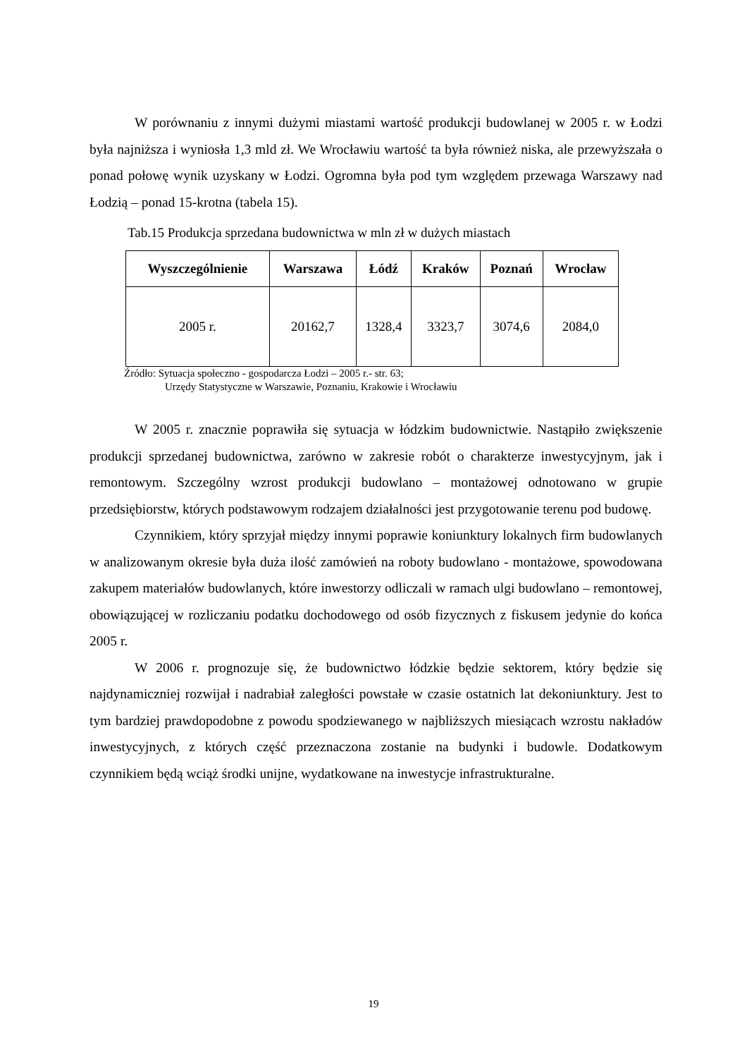W porównaniu z innymi dużymi miastami wartość produkcji budowlanej w 2005 r. w Łodzi była najniższa i wyniosła 1,3 mld zł. We Wrocławiu wartość ta była również niska, ale przewyższała o ponad połowę wynik uzyskany w Łodzi. Ogromna była pod tym względem przewaga Warszawy nad Łodzią – ponad 15-krotna (tabela 15).
Tab.15 Produkcja sprzedana budownictwa w mln zł w dużych miastach
| Wyszczególnienie | Warszawa | Łódź | Kraków | Poznań | Wrocław |
| --- | --- | --- | --- | --- | --- |
| 2005 r. | 20162,7 | 1328,4 | 3323,7 | 3074,6 | 2084,0 |
Źródło: Sytuacja społeczno - gospodarcza Łodzi – 2005 r.- str. 63;
Urzędy Statystyczne w Warszawie, Poznaniu, Krakowie i Wrocławiu
W 2005 r. znacznie poprawiła się sytuacja w łódzkim budownictwie. Nastąpiło zwiększenie produkcji sprzedanej budownictwa, zarówno w zakresie robót o charakterze inwestycyjnym, jak i remontowym. Szczególny wzrost produkcji budowlano – montażowej odnotowano w grupie przedsiębiorstw, których podstawowym rodzajem działalności jest przygotowanie terenu pod budowę.
Czynnikiem, który sprzyjał między innymi poprawie koniunktury lokalnych firm budowlanych w analizowanym okresie była duża ilość zamówień na roboty budowlano - montażowe, spowodowana zakupem materiałów budowlanych, które inwestorzy odliczali w ramach ulgi budowlano – remontowej, obowiązującej w rozliczaniu podatku dochodowego od osób fizycznych z fiskusem jedynie do końca 2005 r.
W 2006 r. prognozuje się, że budownictwo łódzkie będzie sektorem, który będzie się najdynamiczniej rozwijał i nadrabiał zaległości powstałe w czasie ostatnich lat dekoniunktury. Jest to tym bardziej prawdopodobne z powodu spodziewanego w najbliższych miesiącach wzrostu nakładów inwestycyjnych, z których część przeznaczona zostanie na budynki i budowle. Dodatkowym czynnikiem będą wciąż środki unijne, wydatkowane na inwestycje infrastrukturalne.
19